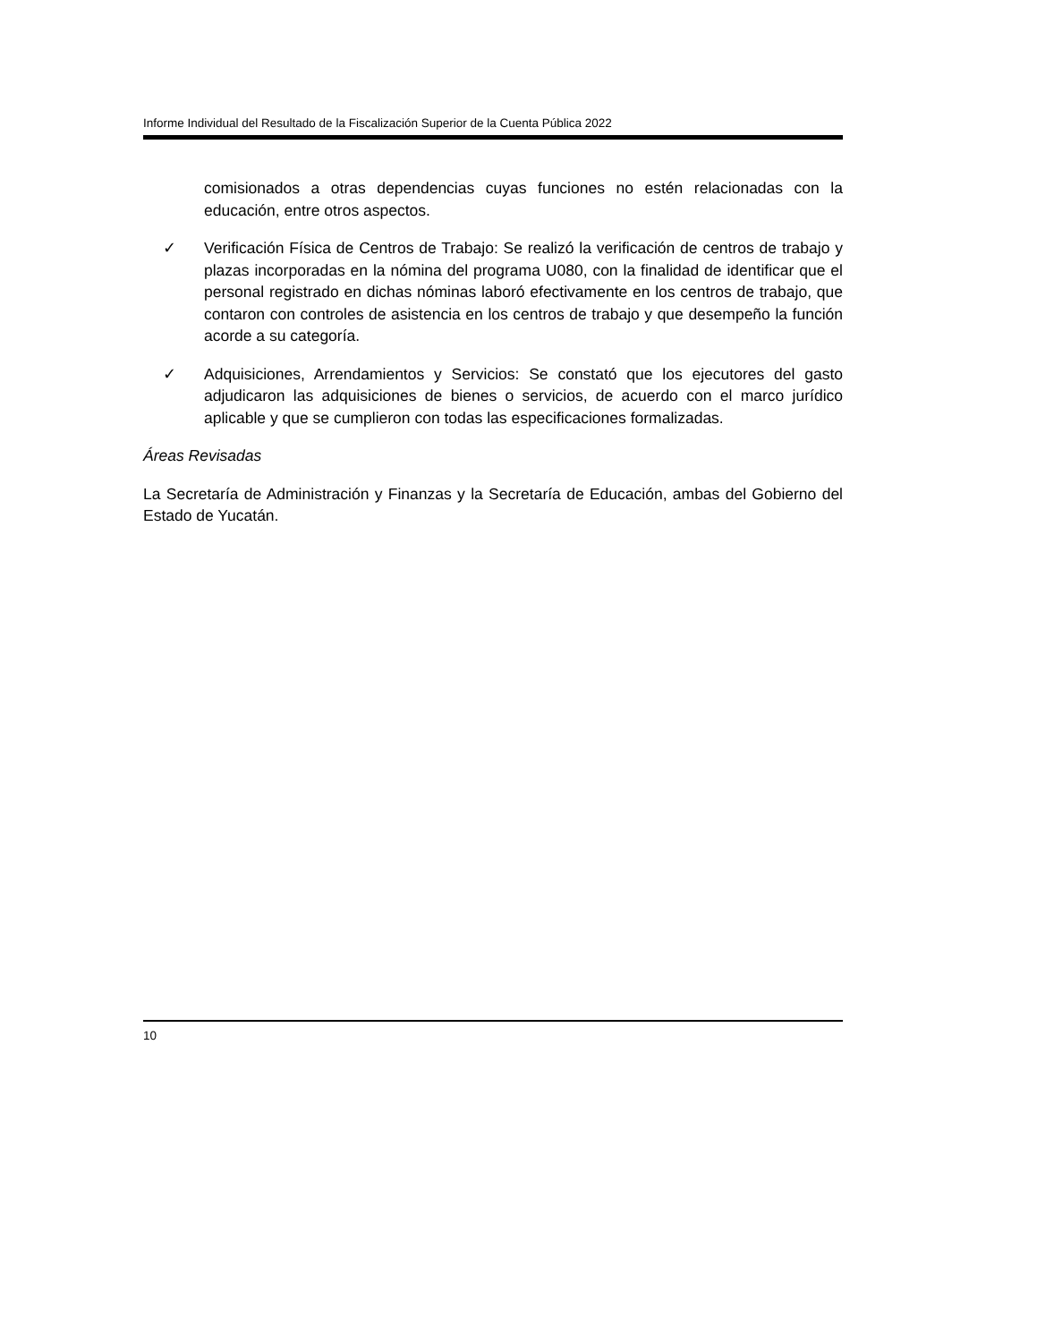Informe Individual del Resultado de la Fiscalización Superior de la Cuenta Pública 2022
comisionados a otras dependencias cuyas funciones no estén relacionadas con la educación, entre otros aspectos.
✓ Verificación Física de Centros de Trabajo: Se realizó la verificación de centros de trabajo y plazas incorporadas en la nómina del programa U080, con la finalidad de identificar que el personal registrado en dichas nóminas laboró efectivamente en los centros de trabajo, que contaron con controles de asistencia en los centros de trabajo y que desempeño la función acorde a su categoría.
✓ Adquisiciones, Arrendamientos y Servicios: Se constató que los ejecutores del gasto adjudicaron las adquisiciones de bienes o servicios, de acuerdo con el marco jurídico aplicable y que se cumplieron con todas las especificaciones formalizadas.
Áreas Revisadas
La Secretaría de Administración y Finanzas y la Secretaría de Educación, ambas del Gobierno del Estado de Yucatán.
10